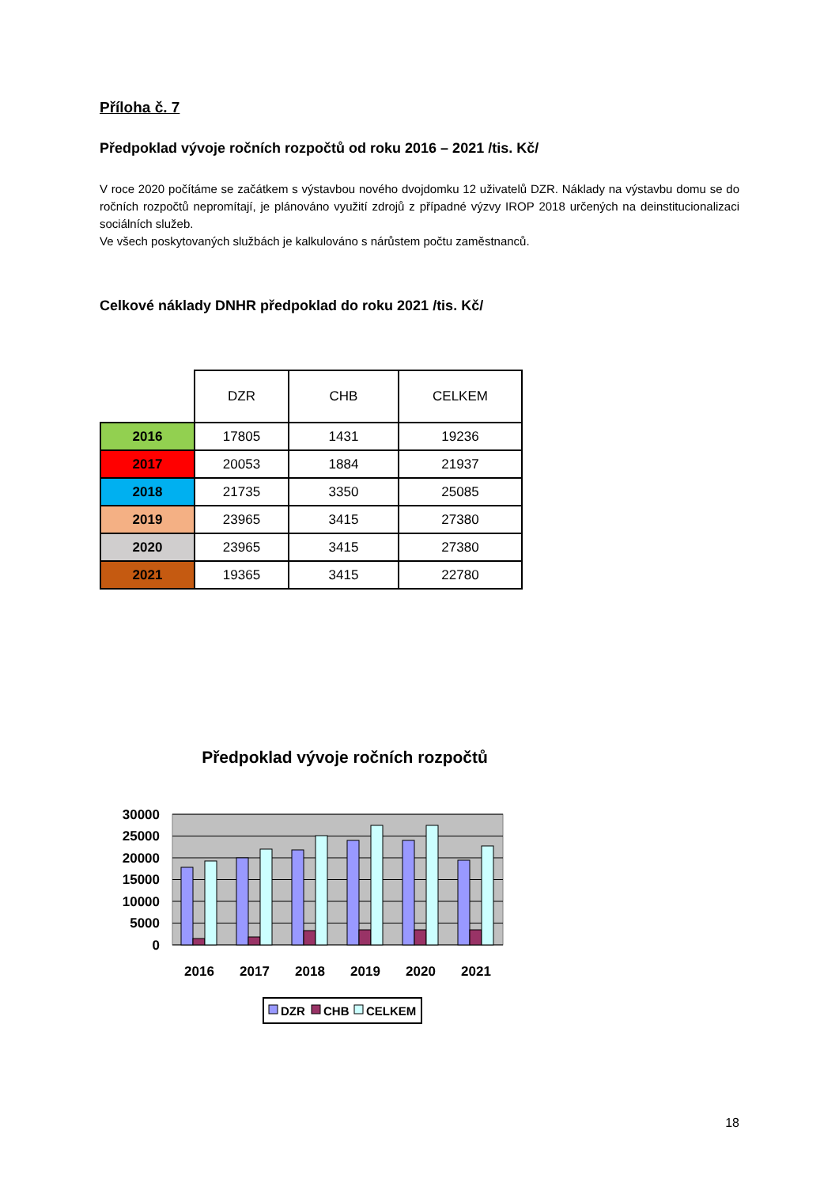Příloha č. 7
Předpoklad vývoje ročních rozpočtů od roku 2016 – 2021 /tis. Kč/
V roce 2020 počítáme se začátkem s výstavbou nového dvojdomku 12 uživatelů DZR. Náklady na výstavbu domu se do ročních rozpočtů nepromítají, je plánováno využití zdrojů z případné výzvy IROP 2018 určených na deinstitucionalizaci sociálních služeb.
Ve všech poskytovaných službách je kalkulováno s nárůstem počtu zaměstnanců.
Celkové náklady DNHR předpoklad do roku 2021 /tis. Kč/
| | DZR | CHB | CELKEM |
| --- | --- | --- | --- |
| 2016 | 17805 | 1431 | 19236 |
| 2017 | 20053 | 1884 | 21937 |
| 2018 | 21735 | 3350 | 25085 |
| 2019 | 23965 | 3415 | 27380 |
| 2020 | 23965 | 3415 | 27380 |
| 2021 | 19365 | 3415 | 22780 |
Předpoklad vývoje ročních rozpočtů
30000
25000
20000
15000
10000
5000
0
2016
2017
2018
2019
2020
2021
DZR
CHB
CELKEM
18